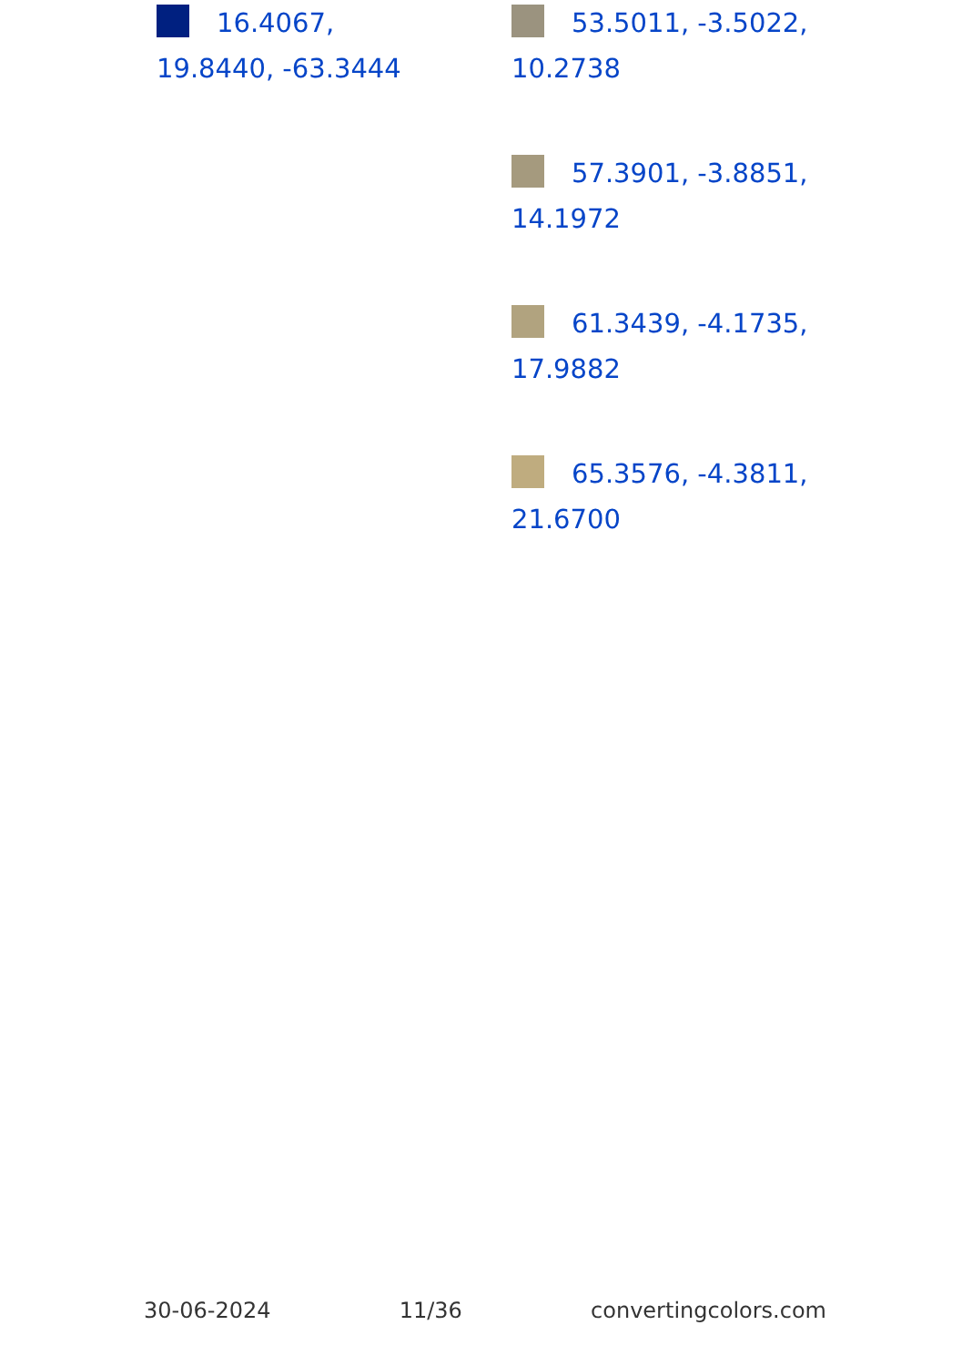16.4067, 19.8440, -63.3444 53.5011, -3.5022, 10.2738
57.3901, -3.8851, 14.1972
61.3439, -4.1735, 17.9882
65.3576, -4.3811, 21.6700
30-06-2024 11/36 convertingcolors.com